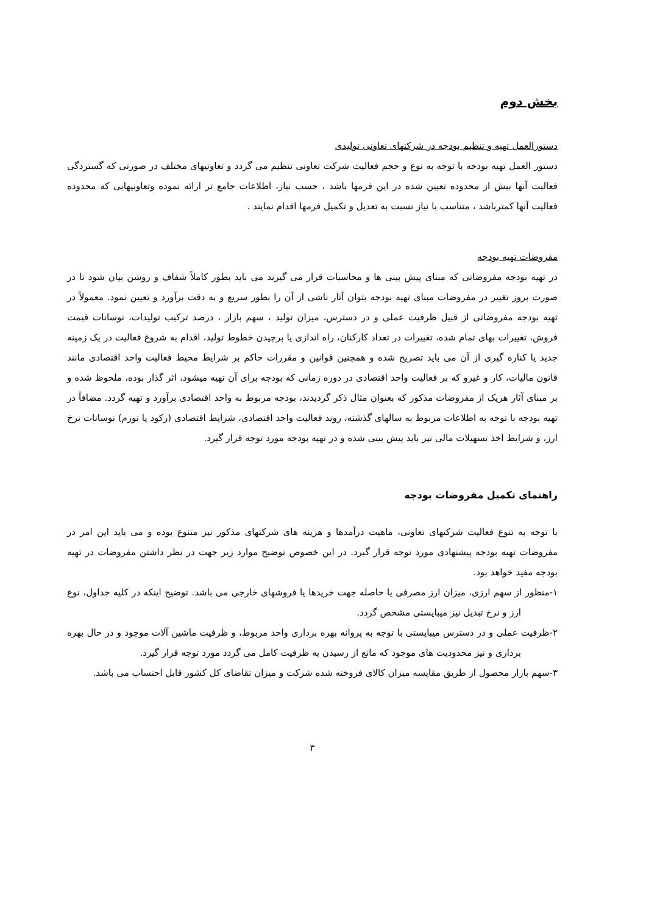بخش دوم
دستورالعمل تهیه و تنظیم بودجه در شرکتهای تعاونی تولیدی
دستور العمل تهیه بودجه با توجه به نوع و حجم فعالیت شرکت تعاونی تنظیم می گردد و تعاونیهای مختلف در صورتی که گستردگی فعالیت آنها بیش از محدوده تعیین شده در این فرمها باشد ، حسب نیاز، اطلاعات جامع تر ارائه نموده وتعاونیهایی که محدوده فعالیت آنها کمترباشد ، متناسب با نیاز نسبت به تعدیل و تکمیل فرمها اقدام نمایند .
مفروضات تهیه بودجه
در تهیه بودجه مفروضاتی که مبنای پیش بینی ها و محاسبات قرار می گیرند می باید بطور کاملاً شفاف و روشن بیان شود تا در صورت بروز تغییر در مفروضات مبنای تهیه بودجه بتوان آثار ناشی از آن را بطور سریع و به دقت برآورد و تعیین نمود. معمولاً در تهیه بودجه مفروضاتی از قبیل ظرفیت عملی و در دسترس، میزان تولید ، سهم بازار ، درصد ترکیب تولیدات، نوسانات قیمت فروش، تغییرات بهای تمام شده، تغییرات در تعداد کارکنان، راه اندازی یا برچیدن خطوط تولید، اقدام به شروع فعالیت در یک زمینه جدید یا کناره گیری از آن می باید تصریح شده و همچنین قوانین و مقررات حاکم بر شرایط محیط فعالیت واحد اقتصادی مانند قانون مالیات، کار و غیرو که بر فعالیت واحد اقتصادی در دوره زمانی که بودجه برای آن تهیه میشود، اثر گذار بوده، ملحوظ شده و بر مبنای آثار هریک از مفروضات مذکور که بعنوان مثال ذکر گردیدند، بودجه مربوط به واحد اقتصادی برآورد و تهیه گردد. مضافاً در تهیه بودجه با توجه به اطلاعات مربوط به سالهای گذشته، روند فعالیت واحد اقتصادی، شرایط اقتصادی (رکود یا تورم) نوسانات نرخ ارز، و شرایط اخذ تسهیلات مالی نیز باید پیش بینی شده و در تهیه بودجه مورد توجه قرار گیرد.
راهنمای تکمیل مفروضات بودجه
با توجه به تنوع فعالیت شرکتهای تعاونی، ماهیت درآمدها و هزینه های شرکتهای مذکور نیز متنوع بوده و می باید این امر در مفروضات تهیه بودجه پیشنهادی مورد توجه قرار گیرد. در این خصوص توضیح موارد زیر جهت در نظر داشتن مفروضات در تهیه بودجه مفید خواهد بود.
۱-منظور از سهم ارزی، میزان ارز مصرفی یا حاصله جهت خریدها یا فروشهای خارجی می باشد. توضیح اینکه در کلیه جداول، نوع ارز و نرخ تبدیل نیز میبایستی مشخص گردد.
۲-ظرفیت عملی و در دسترس میبایستی با توجه به پروانه بهره برداری واحد مربوط، و ظرفیت ماشین آلات موجود و در حال بهره برداری و نیز محدودیت های موجود که مانع از رسیدن به ظرفیت کامل می گردد مورد توجه قرار گیرد.
۳-سهم بازار محصول از طریق مقایسه میزان کالای فروخته شده شرکت و میزان تقاضای کل کشور قابل احتساب می باشد.
۳